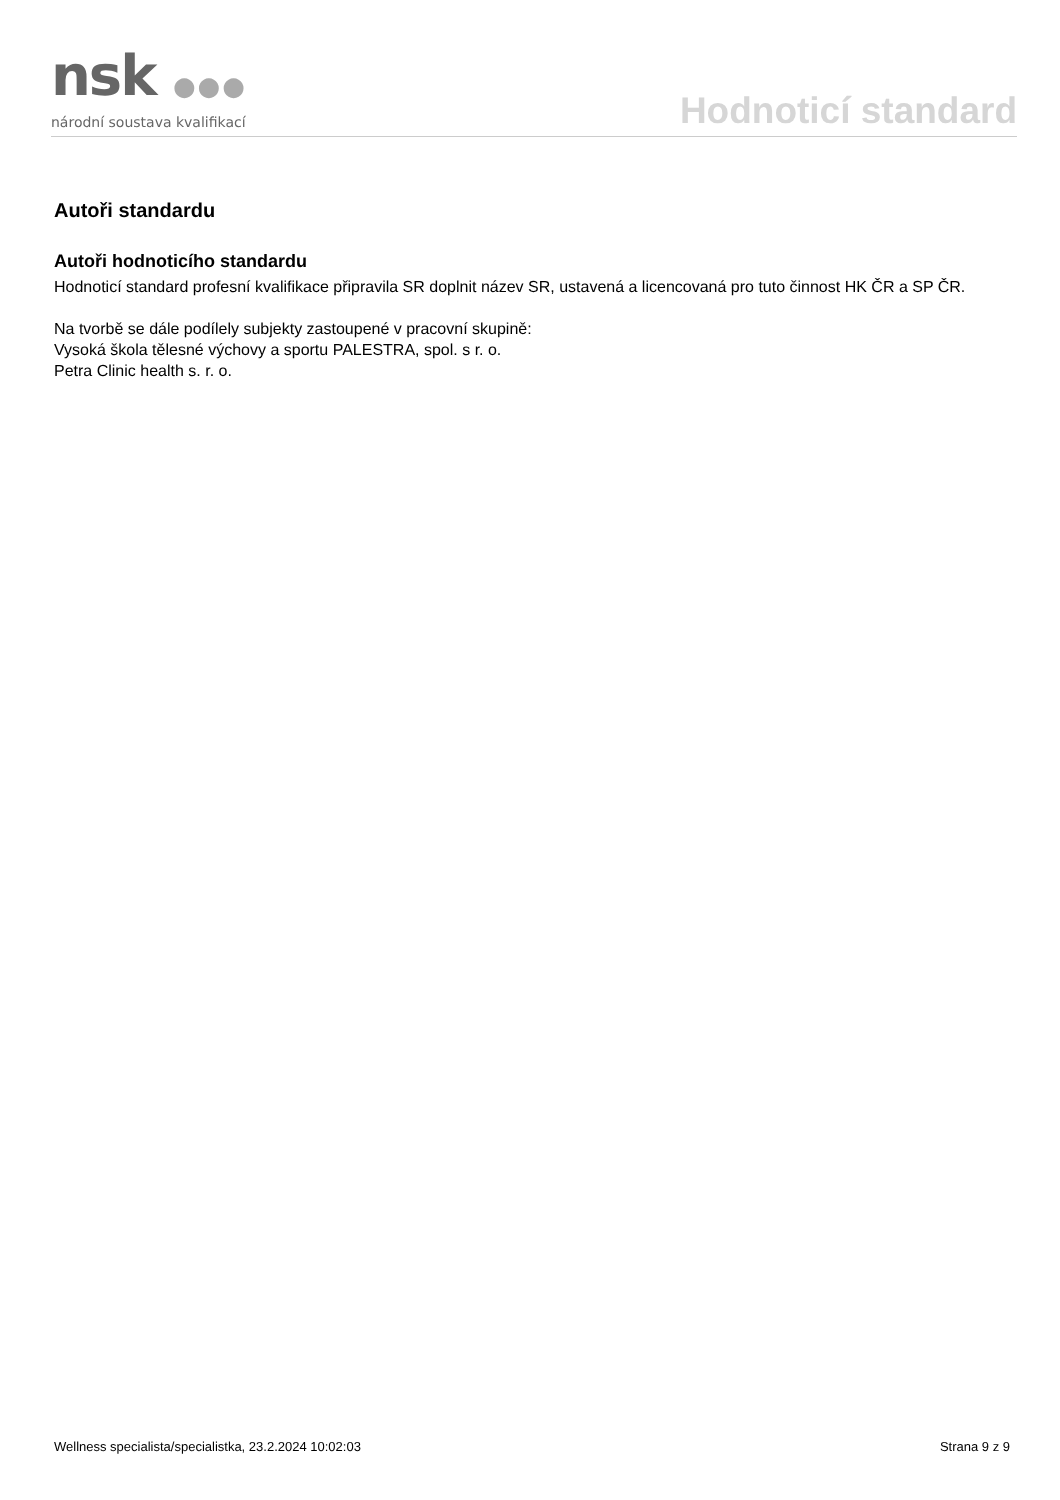nsk ●●●
národní soustava kvalifikací
Hodnoticí standard
Autoři standardu
Autoři hodnoticího standardu
Hodnoticí standard profesní kvalifikace připravila SR doplnit název SR, ustavená a licencovaná pro tuto činnost HK ČR a SP ČR.
Na tvorbě se dále podílely subjekty zastoupené v pracovní skupině:
Vysoká škola tělesné výchovy a sportu PALESTRA, spol. s r. o.
Petra Clinic health s. r. o.
Wellness specialista/specialistka, 23.2.2024 10:02:03 Strana 9 z 9